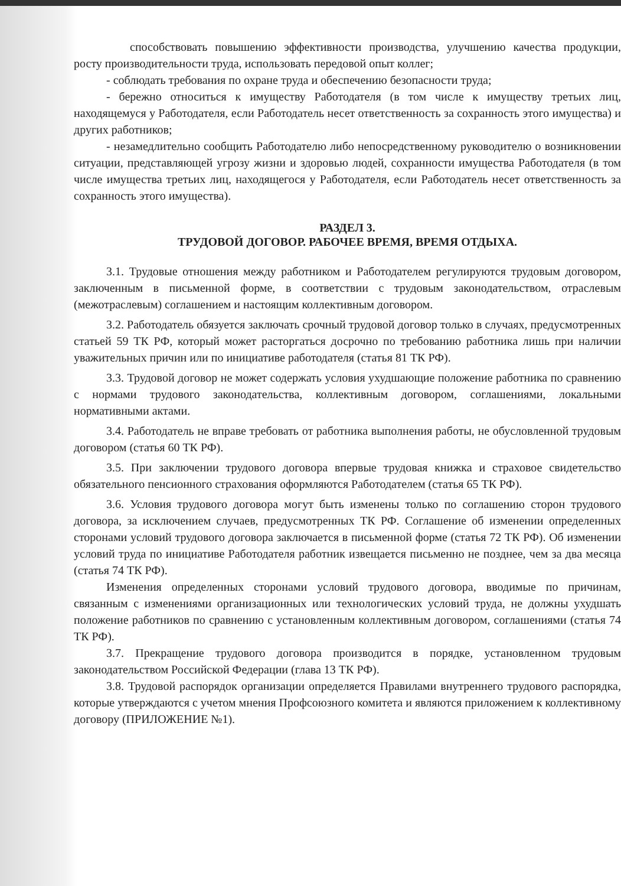способствовать повышению эффективности производства, улучшению качества продукции, росту производительности труда, использовать передовой опыт коллег;
- соблюдать требования по охране труда и обеспечению безопасности труда;
- бережно относиться к имуществу Работодателя (в том числе к имуществу третьих лиц, находящемуся у Работодателя, если Работодатель несет ответственность за сохранность этого имущества) и других работников;
- незамедлительно сообщить Работодателю либо непосредственному руководителю о возникновении ситуации, представляющей угрозу жизни и здоровью людей, сохранности имущества Работодателя (в том числе имущества третьих лиц, находящегося у Работодателя, если Работодатель несет ответственность за сохранность этого имущества).
РАЗДЕЛ 3.
ТРУДОВОЙ ДОГОВОР. РАБОЧЕЕ ВРЕМЯ, ВРЕМЯ ОТДЫХА.
3.1. Трудовые отношения между работником и Работодателем регулируются трудовым договором, заключенным в письменной форме, в соответствии с трудовым законодательством, отраслевым (межотраслевым) соглашением и настоящим коллективным договором.
3.2. Работодатель обязуется заключать срочный трудовой договор только в случаях, предусмотренных статьей 59 ТК РФ, который может расторгаться досрочно по требованию работника лишь при наличии уважительных причин или по инициативе работодателя (статья 81 ТК РФ).
3.3. Трудовой договор не может содержать условия ухудшающие положение работника по сравнению с нормами трудового законодательства, коллективным договором, соглашениями, локальными нормативными актами.
3.4. Работодатель не вправе требовать от работника выполнения работы, не обусловленной трудовым договором (статья 60 ТК РФ).
3.5. При заключении трудового договора впервые трудовая книжка и страховое свидетельство обязательного пенсионного страхования оформляются Работодателем (статья 65 ТК РФ).
3.6. Условия трудового договора могут быть изменены только по соглашению сторон трудового договора, за исключением случаев, предусмотренных ТК РФ. Соглашение об изменении определенных сторонами условий трудового договора заключается в письменной форме (статья 72 ТК РФ). Об изменении условий труда по инициативе Работодателя работник извещается письменно не позднее, чем за два месяца (статья 74 ТК РФ).
Изменения определенных сторонами условий трудового договора, вводимые по причинам, связанным с изменениями организационных или технологических условий труда, не должны ухудшать положение работников по сравнению с установленным коллективным договором, соглашениями (статья 74 ТК РФ).
3.7. Прекращение трудового договора производится в порядке, установленном трудовым законодательством Российской Федерации (глава 13 ТК РФ).
3.8. Трудовой распорядок организации определяется Правилами внутреннего трудового распорядка, которые утверждаются с учетом мнения Профсоюзного комитета и являются приложением к коллективному договору (ПРИЛОЖЕНИЕ №1).